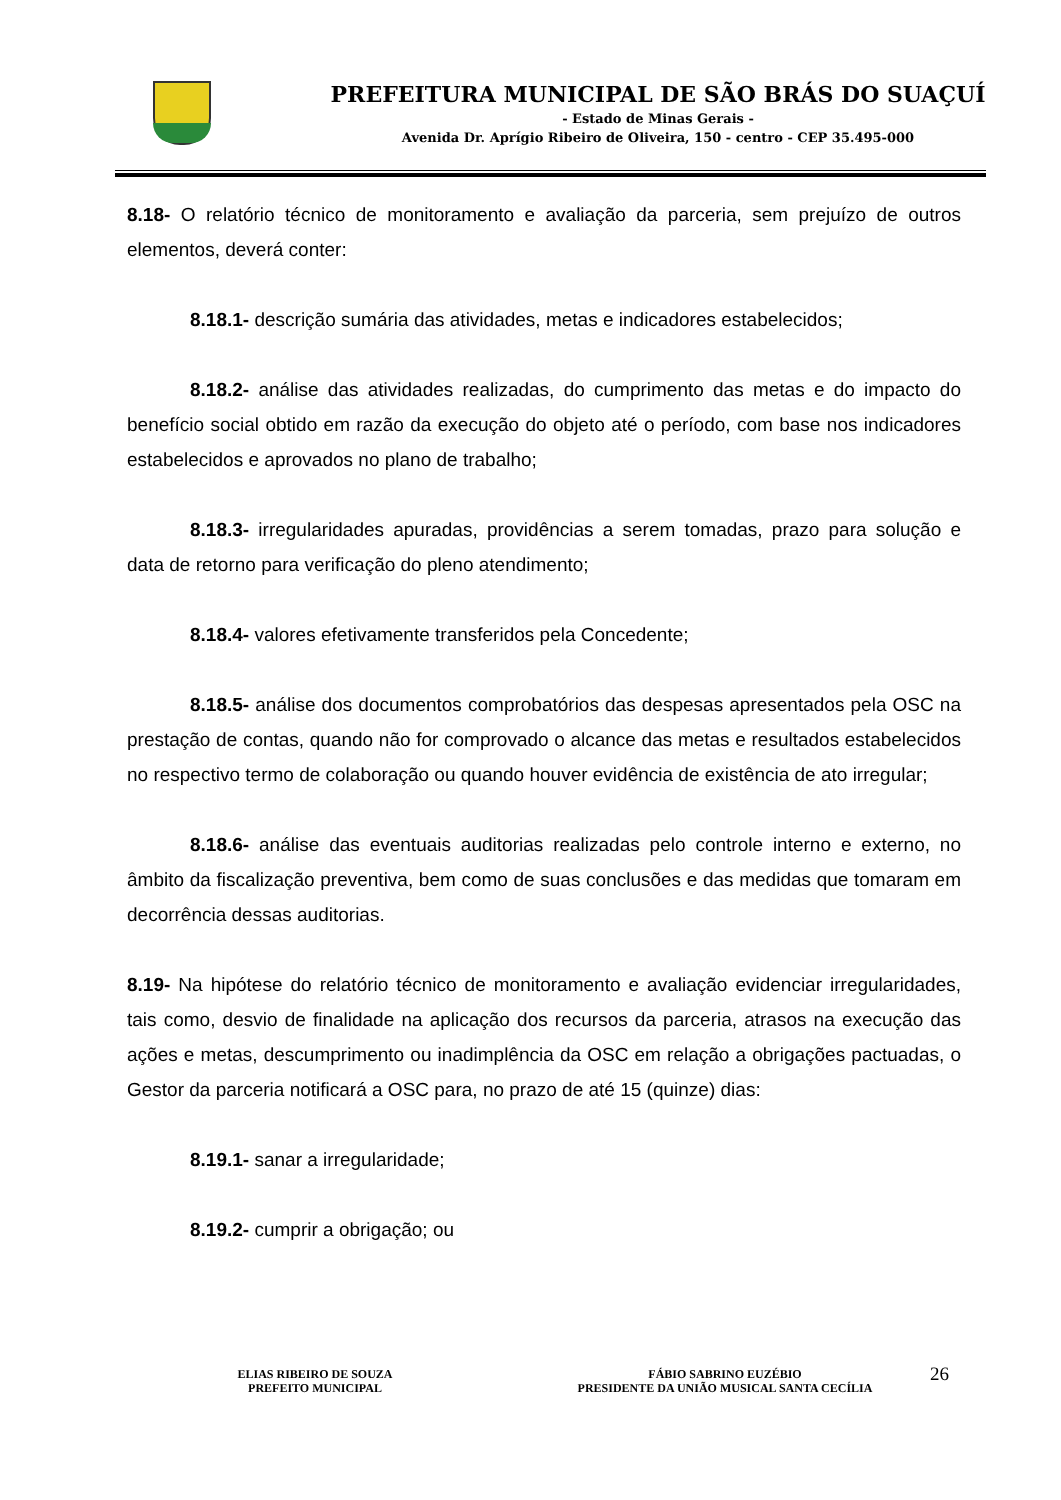PREFEITURA MUNICIPAL DE SÃO BRÁS DO SUAÇUÍ
- Estado de Minas Gerais -
Avenida Dr. Aprígio Ribeiro de Oliveira, 150 - centro - CEP 35.495-000
8.18- O relatório técnico de monitoramento e avaliação da parceria, sem prejuízo de outros elementos, deverá conter:
8.18.1- descrição sumária das atividades, metas e indicadores estabelecidos;
8.18.2- análise das atividades realizadas, do cumprimento das metas e do impacto do benefício social obtido em razão da execução do objeto até o período, com base nos indicadores estabelecidos e aprovados no plano de trabalho;
8.18.3- irregularidades apuradas, providências a serem tomadas, prazo para solução e data de retorno para verificação do pleno atendimento;
8.18.4- valores efetivamente transferidos pela Concedente;
8.18.5- análise dos documentos comprobatórios das despesas apresentados pela OSC na prestação de contas, quando não for comprovado o alcance das metas e resultados estabelecidos no respectivo termo de colaboração ou quando houver evidência de existência de ato irregular;
8.18.6- análise das eventuais auditorias realizadas pelo controle interno e externo, no âmbito da fiscalização preventiva, bem como de suas conclusões e das medidas que tomaram em decorrência dessas auditorias.
8.19- Na hipótese do relatório técnico de monitoramento e avaliação evidenciar irregularidades, tais como, desvio de finalidade na aplicação dos recursos da parceria, atrasos na execução das ações e metas, descumprimento ou inadimplência da OSC em relação a obrigações pactuadas, o Gestor da parceria notificará a OSC para, no prazo de até 15 (quinze) dias:
8.19.1- sanar a irregularidade;
8.19.2- cumprir a obrigação; ou
ELIAS RIBEIRO DE SOUZA
PREFEITO MUNICIPAL
FÁBIO SABRINO EUZÉBIO
PRESIDENTE DA UNIÃO MUSICAL SANTA CECÍLIA
26